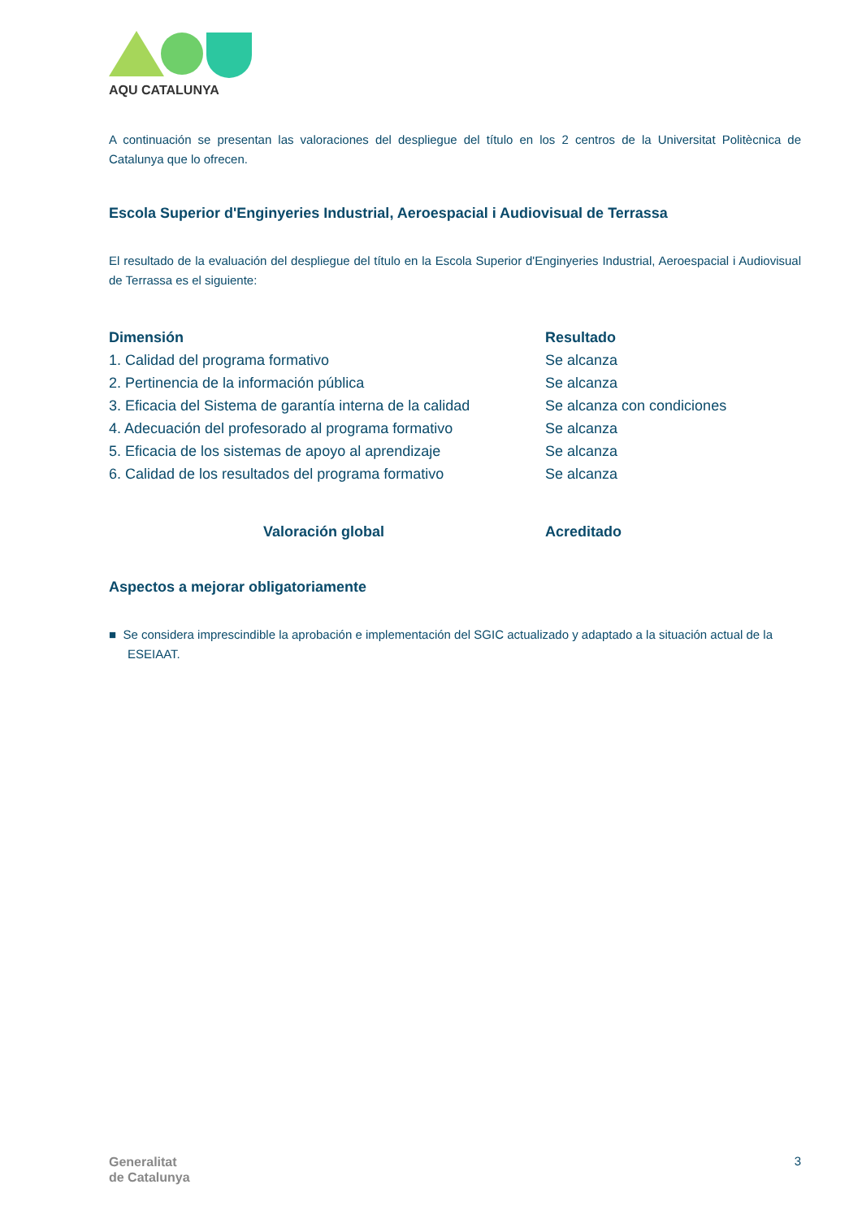AQU CATALUNYA
A continuación se presentan las valoraciones del despliegue del título en los 2 centros de la Universitat Politècnica de Catalunya que lo ofrecen.
Escola Superior d'Enginyeries Industrial, Aeroespacial i Audiovisual de Terrassa
El resultado de la evaluación del despliegue del título en la Escola Superior d'Enginyeries Industrial, Aeroespacial i Audiovisual de Terrassa es el siguiente:
| Dimensión | Resultado |
| --- | --- |
| 1. Calidad del programa formativo | Se alcanza |
| 2. Pertinencia de la información pública | Se alcanza |
| 3. Eficacia del Sistema de garantía interna de la calidad | Se alcanza con condiciones |
| 4. Adecuación del profesorado al programa formativo | Se alcanza |
| 5. Eficacia de los sistemas de apoyo al aprendizaje | Se alcanza |
| 6. Calidad de los resultados del programa formativo | Se alcanza |
| Valoración global | Acreditado |
Aspectos a mejorar obligatoriamente
■ Se considera imprescindible la aprobación e implementación del SGIC actualizado y adaptado a la situación actual de la ESEIAAT.
Generalitat
de Catalunya
3